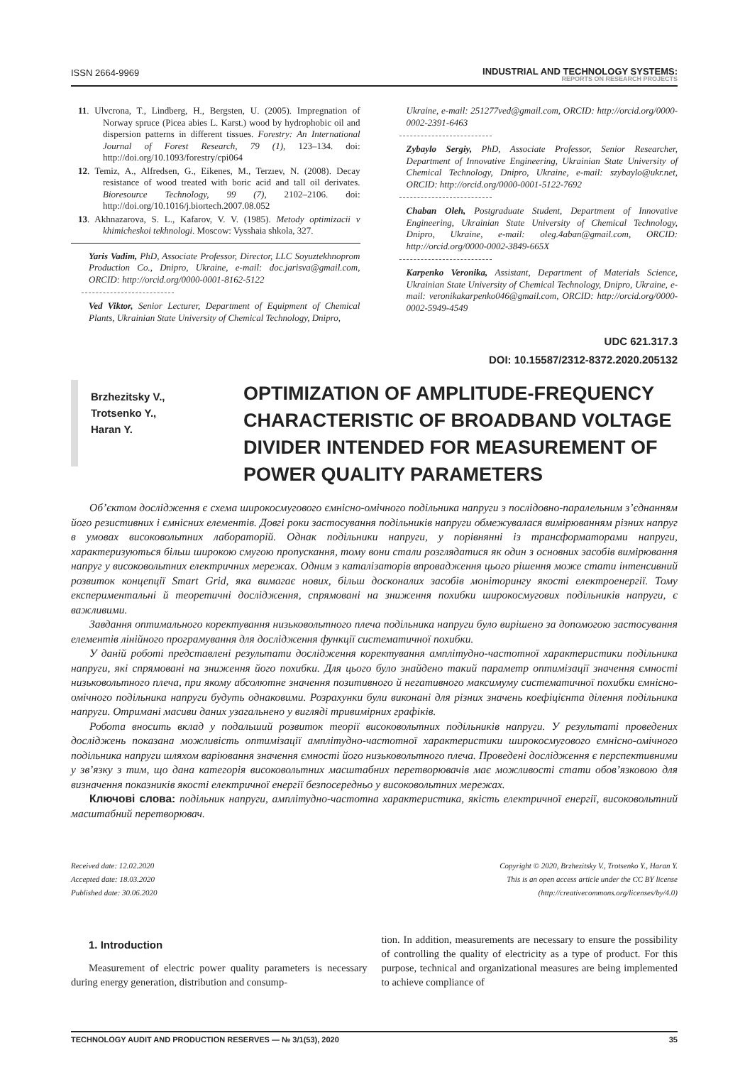ISSN 2664-9969 INDUSTRIAL AND TECHNOLOGY SYSTEMS:
REPORTS ON RESEARCH PROJECTS
11. Ulvcrona, T., Lindberg, H., Bergsten, U. (2005). Impregnation of Norway spruce (Picea abies L. Karst.) wood by hydrophobic oil and dispersion patterns in different tissues. Forestry: An International Journal of Forest Research, 79 (1), 123–134. doi: http://doi.org/10.1093/forestry/cpi064
12. Temiz, A., Alfredsen, G., Eikenes, M., Terzıev, N. (2008). Decay resistance of wood treated with boric acid and tall oil derivates. Bioresource Technology, 99 (7), 2102–2106. doi: http://doi.org/10.1016/j.biortech.2007.08.052
13. Akhnazarova, S. L., Kafarov, V. V. (1985). Metody optimizacii v khimicheskoi tekhnologi. Moscow: Vysshaia shkola, 327.
Yaris Vadim, PhD, Associate Professor, Director, LLC Soyuztekhnoprom Production Co., Dnipro, Ukraine, e-mail: doc.jarisva@gmail.com, ORCID: http://orcid.org/0000-0001-8162-5122
Ved Viktor, Senior Lecturer, Department of Equipment of Chemical Plants, Ukrainian State University of Chemical Technology, Dnipro,
Ukraine, e-mail: 251277ved@gmail.com, ORCID: http://orcid.org/0000-0002-2391-6463
Zybaylo Sergiy, PhD, Associate Professor, Senior Researcher, Department of Innovative Engineering, Ukrainian State University of Chemical Technology, Dnipro, Ukraine, e-mail: szybaylo@ukr.net, ORCID: http://orcid.org/0000-0001-5122-7692
Chaban Oleh, Postgraduate Student, Department of Innovative Engineering, Ukrainian State University of Chemical Technology, Dnipro, Ukraine, e-mail: oleg.4aban@gmail.com, ORCID: http://orcid.org/0000-0002-3849-665X
Karpenko Veronika, Assistant, Department of Materials Science, Ukrainian State University of Chemical Technology, Dnipro, Ukraine, e-mail: veronikakarpenko046@gmail.com, ORCID: http://orcid.org/0000-0002-5949-4549
UDC 621.317.3
DOI: 10.15587/2312-8372.2020.205132
Brzhezitsky V.,
Trotsenko Y.,
Haran Y.
OPTIMIZATION OF AMPLITUDE-FREQUENCY CHARACTERISTIC OF BROADBAND VOLTAGE DIVIDER INTENDED FOR MEASUREMENT OF POWER QUALITY PARAMETERS
Об’єктом дослідження є схема широкосмугового ємнісно-омічного подільника напруги з послідовно-паралельним з’єднанням його резистивних і ємнісних елементів. Довгі роки застосування подільників напруги обмежувалася вимірюванням різних напруг в умовах високовольтних лабораторій. Однак подільники напруги, у порівнянні із трансформаторами напруги, характеризуються більш широкою смугою пропускання, тому вони стали розглядатися як один з основних засобів вимірювання напруг у високовольтних електричних мережах. Одним з каталізаторів впровадження цього рішення може стати інтенсивний розвиток концепції Smart Grid, яка вимагає нових, більш досконалих засобів моніторингу якості електроенергії. Тому експериментальні й теоретичні дослідження, спрямовані на зниження похибки широкосмугових подільників напруги, є важливими.
Завдання оптимального коректування низьковольтного плеча подільника напруги було вирішено за допомогою застосування елементів лінійного програмування для дослідження функції систематичної похибки.
У даній роботі представлені результати дослідження коректування амплітудно-частотної характеристики подільника напруги, які спрямовані на зниження його похибки. Для цього було знайдено такий параметр оптимізації значення ємності низьковольтного плеча, при якому абсолютне значення позитивного й негативного максимуму систематичної похибки ємнісно-омічного подільника напруги будуть однаковими. Розрахунки були виконані для різних значень коефіцієнта ділення подільника напруги. Отримані масиви даних узагальнено у вигляді тривимірних графіків.
Робота вносить вклад у подальший розвиток теорії високовольтних подільників напруги. У результаті проведених досліджень показана можливість оптимізації амплітудно-частотної характеристики широкосмугового ємнісно-омічного подільника напруги шляхом варіювання значення ємності його низьковольтного плеча. Проведені дослідження є перспективними у зв’язку з тим, що дана категорія високовольтних масштабних перетворювачів має можливості стати обов’язковою для визначення показників якості електричної енергії безпосередньо у високовольтних мережах.
Ключові слова: подільник напруги, амплітудно-частотна характеристика, якість електричної енергії, високовольтний масштабний перетворювач.
Received date: 12.02.2020
Accepted date: 18.03.2020
Published date: 30.06.2020
Copyright © 2020, Brzhezitsky V., Trotsenko Y., Haran Y.
This is an open access article under the CC BY license
(http://creativecommons.org/licenses/by/4.0)
1. Introduction
Measurement of electric power quality parameters is necessary during energy generation, distribution and consump-
tion. In addition, measurements are necessary to ensure the possibility of controlling the quality of electricity as a type of product. For this purpose, technical and organizational measures are being implemented to achieve compliance of
TECHNOLOGY AUDIT AND PRODUCTION RESERVES — № 3/1(53), 2020 35